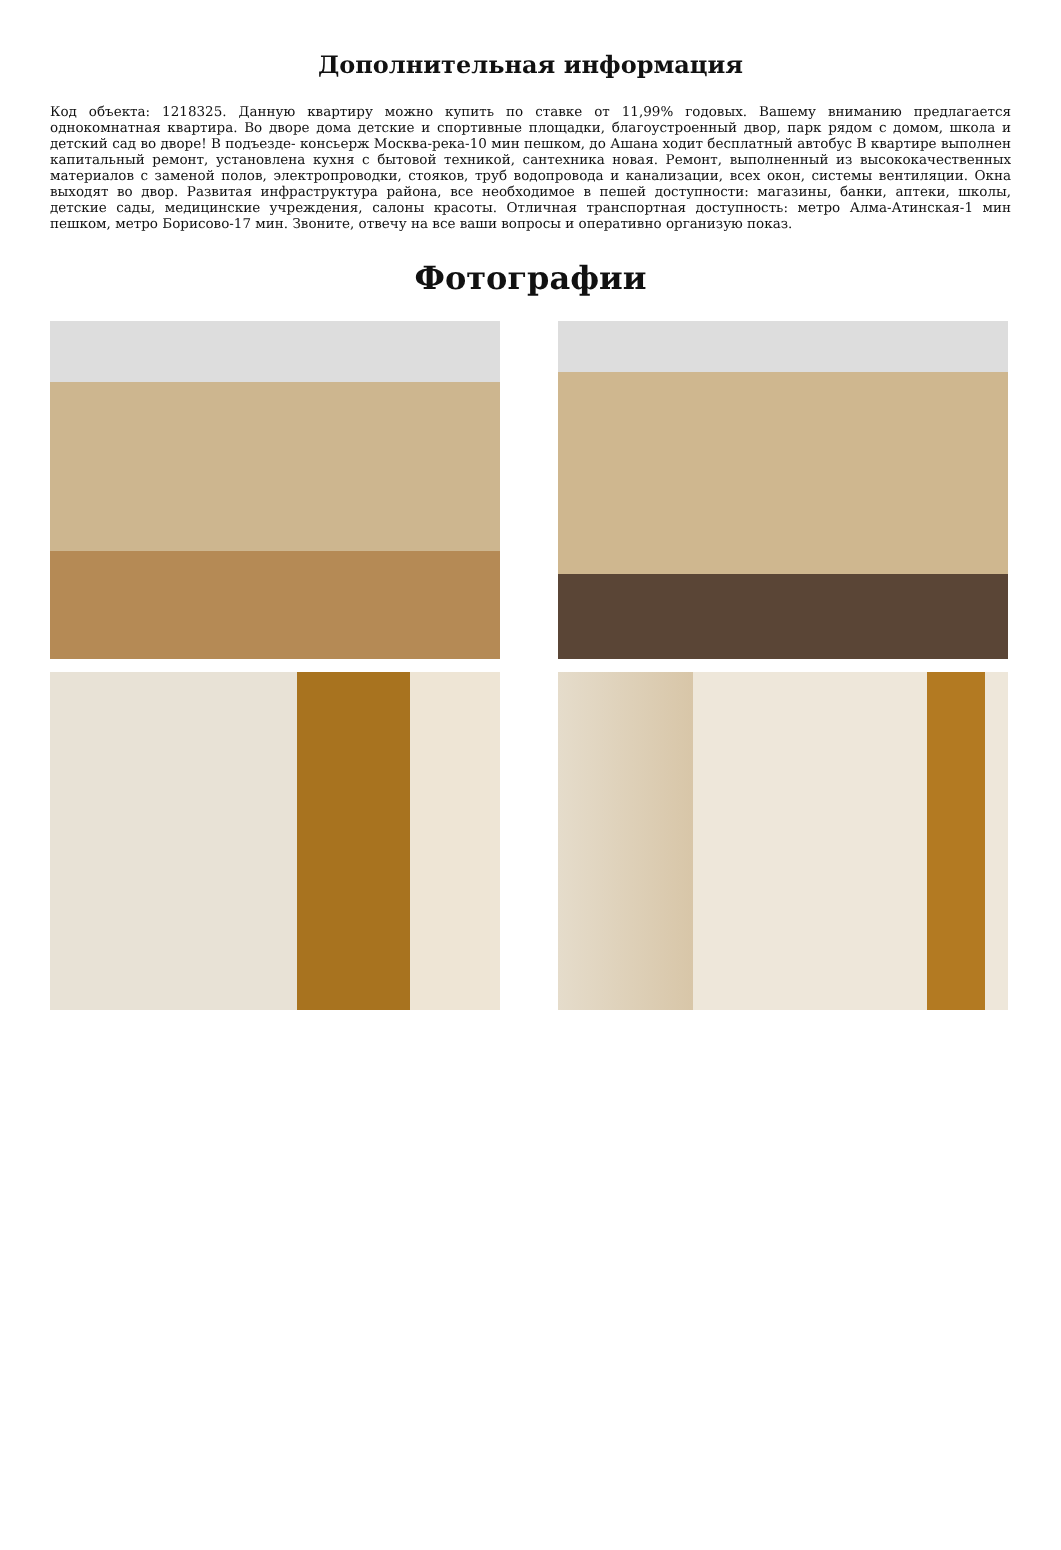Дополнительная информация
Код объекта: 1218325. Данную квартиру можно купить по ставке от 11,99% годовых. Вашему вниманию предлагается однокомнатная квартира. Во дворе дома детские и спортивные площадки, благоустроенный двор, парк рядом с домом, школа и детский сад во дворе! В подъезде- консьерж Москва-река-10 мин пешком, до Ашана ходит бесплатный автобус В квартире выполнен капитальный ремонт, установлена кухня с бытовой техникой, сантехника новая. Ремонт, выполненный из высококачественных материалов с заменой полов, электропроводки, стояков, труб водопровода и канализации, всех окон, системы вентиляции. Окна выходят во двор. Развитая инфраструктура района, все необходимое в пешей доступности: магазины, банки, аптеки, школы, детские сады, медицинские учреждения, салоны красоты. Отличная транспортная доступность: метро Алма-Атинская-1 мин пешком, метро Борисово-17 мин. Звоните, отвечу на все ваши вопросы и оперативно организую показ.
Фотографии